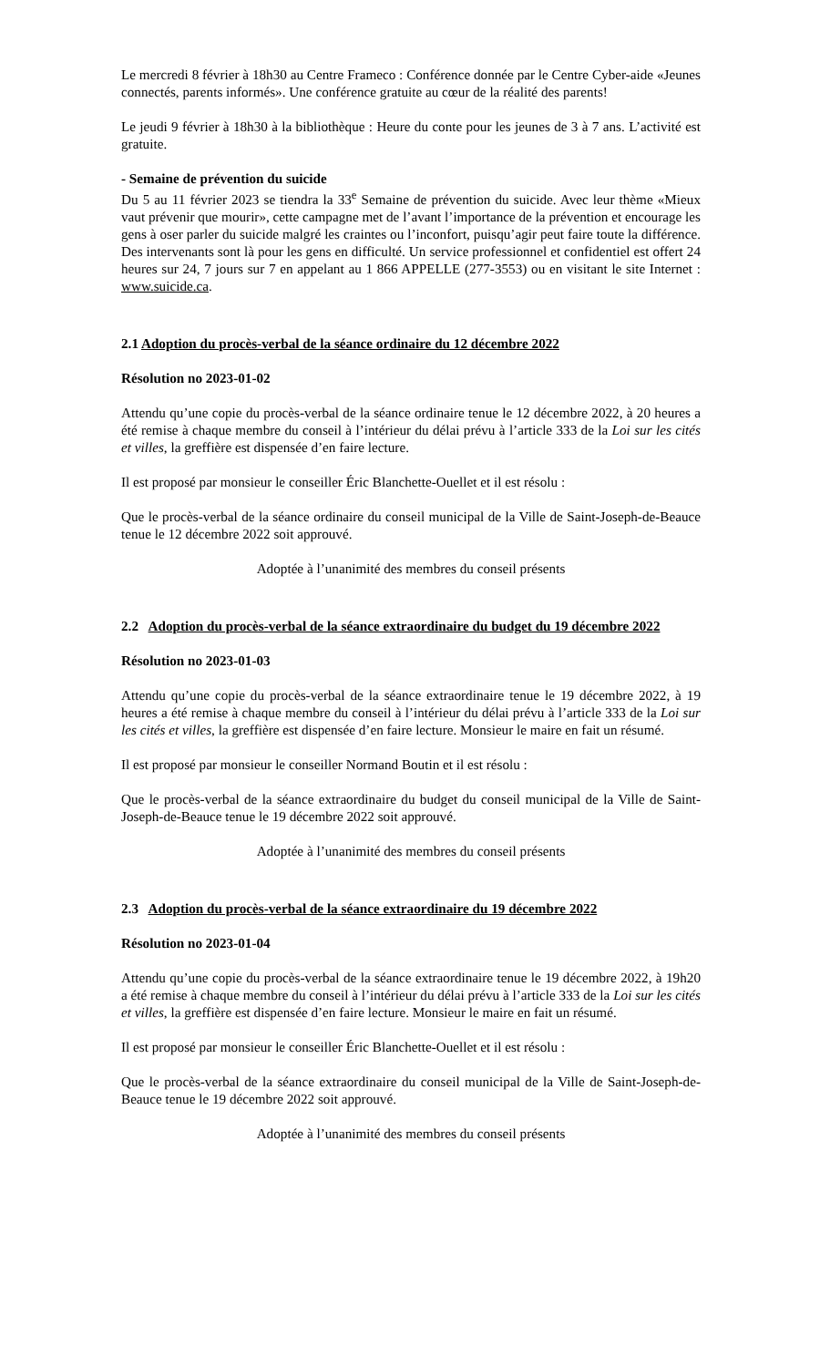Le mercredi 8 février à 18h30 au Centre Frameco : Conférence donnée par le Centre Cyber-aide «Jeunes connectés, parents informés». Une conférence gratuite au cœur de la réalité des parents!
Le jeudi 9 février à 18h30 à la bibliothèque : Heure du conte pour les jeunes de 3 à 7 ans. L’activité est gratuite.
- Semaine de prévention du suicide
Du 5 au 11 février 2023 se tiendra la 33<sup>e</sup> Semaine de prévention du suicide. Avec leur thème «Mieux vaut prévenir que mourir», cette campagne met de l’avant l’importance de la prévention et encourage les gens à oser parler du suicide malgré les craintes ou l’inconfort, puisqu’agir peut faire toute la différence. Des intervenants sont là pour les gens en difficulté. Un service professionnel et confidentiel est offert 24 heures sur 24, 7 jours sur 7 en appelant au 1 866 APPELLE (277-3553) ou en visitant le site Internet : www.suicide.ca.
2.1 Adoption du procès-verbal de la séance ordinaire du 12 décembre 2022
Résolution no 2023-01-02
Attendu qu’une copie du procès-verbal de la séance ordinaire tenue le 12 décembre 2022, à 20 heures a été remise à chaque membre du conseil à l’intérieur du délai prévu à l’article 333 de la Loi sur les cités et villes, la greffière est dispensée d’en faire lecture.
Il est proposé par monsieur le conseiller Éric Blanchette-Ouellet et il est résolu :
Que le procès-verbal de la séance ordinaire du conseil municipal de la Ville de Saint-Joseph-de-Beauce tenue le 12 décembre 2022 soit approuvé.
Adoptée à l’unanimité des membres du conseil présents
2.2 Adoption du procès-verbal de la séance extraordinaire du budget du 19 décembre 2022
Résolution no 2023-01-03
Attendu qu’une copie du procès-verbal de la séance extraordinaire tenue le 19 décembre 2022, à 19 heures a été remise à chaque membre du conseil à l’intérieur du délai prévu à l’article 333 de la Loi sur les cités et villes, la greffière est dispensée d’en faire lecture. Monsieur le maire en fait un résumé.
Il est proposé par monsieur le conseiller Normand Boutin et il est résolu :
Que le procès-verbal de la séance extraordinaire du budget du conseil municipal de la Ville de Saint-Joseph-de-Beauce tenue le 19 décembre 2022 soit approuvé.
Adoptée à l’unanimité des membres du conseil présents
2.3 Adoption du procès-verbal de la séance extraordinaire du 19 décembre 2022
Résolution no 2023-01-04
Attendu qu’une copie du procès-verbal de la séance extraordinaire tenue le 19 décembre 2022, à 19h20 a été remise à chaque membre du conseil à l’intérieur du délai prévu à l’article 333 de la Loi sur les cités et villes, la greffière est dispensée d’en faire lecture. Monsieur le maire en fait un résumé.
Il est proposé par monsieur le conseiller Éric Blanchette-Ouellet et il est résolu :
Que le procès-verbal de la séance extraordinaire du conseil municipal de la Ville de Saint-Joseph-de-Beauce tenue le 19 décembre 2022 soit approuvé.
Adoptée à l’unanimité des membres du conseil présents